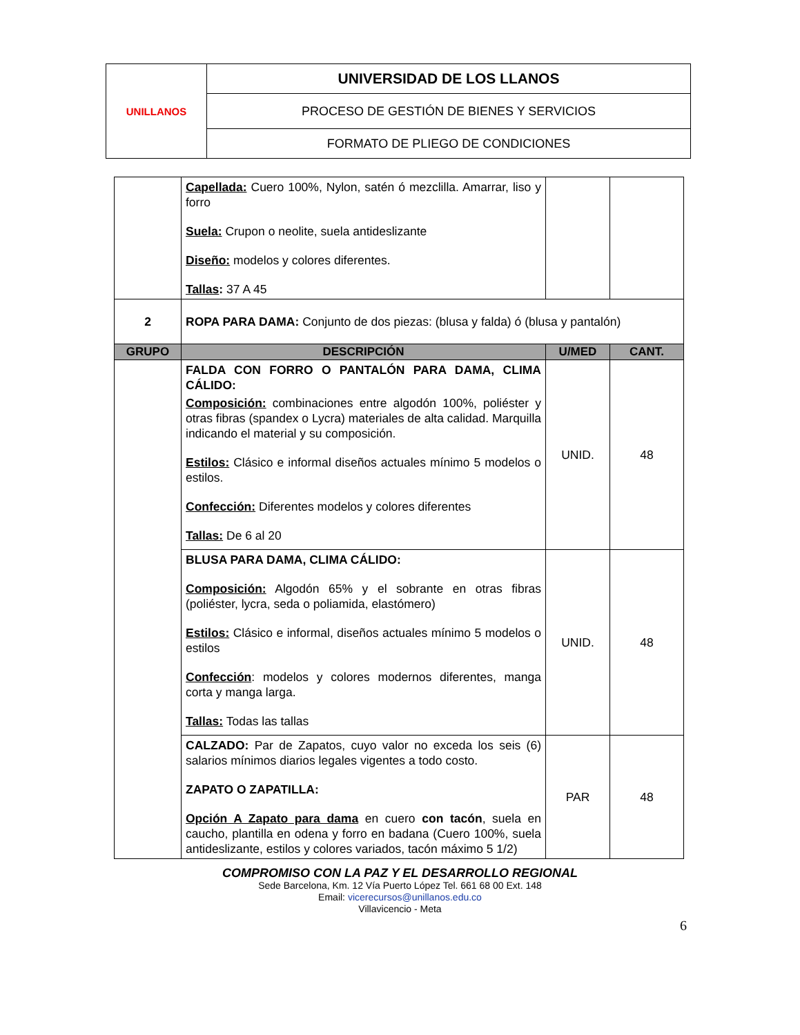| UNILLANOS | UNIVERSIDAD DE LOS LLANOS |
| | PROCESO DE GESTIÓN DE BIENES Y SERVICIOS |
| | FORMATO DE PLIEGO DE CONDICIONES |
| | Capellada: Cuero 100%, Nylon, satén ó mezclilla. Amarrar, liso y forro Suela: Crupon o neolite, suela antideslizante Diseño: modelos y colores diferentes. Tallas : 37 A 45 | | |
| 2 | ROPA PARA DAMA: Conjunto de dos piezas: (blusa y falda) ó (blusa y pantalón) | | |
| GRUPO | DESCRIPCIÓN | U/MED | CANT. |
| | FALDA CON FORRO O PANTALÓN PARA DAMA, CLIMA CÁLIDO: Composición: combinaciones entre algodón 100%, poliéster y otras fibras (spandex o Lycra) materiales de alta calidad. Marquilla indicando el material y su composición. Estilos: Clásico e informal diseños actuales mínimo 5 modelos o estilos. Confección: Diferentes modelos y colores diferentes Tallas: De 6 al 20 | UNID. | 48 |
| | BLUSA PARA DAMA, CLIMA CÁLIDO: Composición: Algodón 65% y el sobrante en otras fibras (poliéster, lycra, seda o poliamida, elastómero) Estilos: Clásico e informal, diseños actuales mínimo 5 modelos o estilos Confección : modelos y colores modernos diferentes, manga corta y manga larga. Tallas: Todas las tallas | UNID. | 48 |
| | CALZADO: Par de Zapatos, cuyo valor no exceda los seis (6) salarios mínimos diarios legales vigentes a todo costo. ZAPATO O ZAPATILLA: Opción A Zapato para dama en cuero con tacón , suela en caucho, plantilla en odena y forro en badana (Cuero 100%, suela antideslizante, estilos y colores variados, tacón máximo 5 1/2) | PAR | 48 |
COMPROMISO CON LA PAZ Y EL DESARROLLO REGIONAL
Sede Barcelona, Km. 12 Vía Puerto López Tel. 661 68 00 Ext. 148
Email: vicerecursos@unillanos.edu.co
Villavicencio - Meta
6